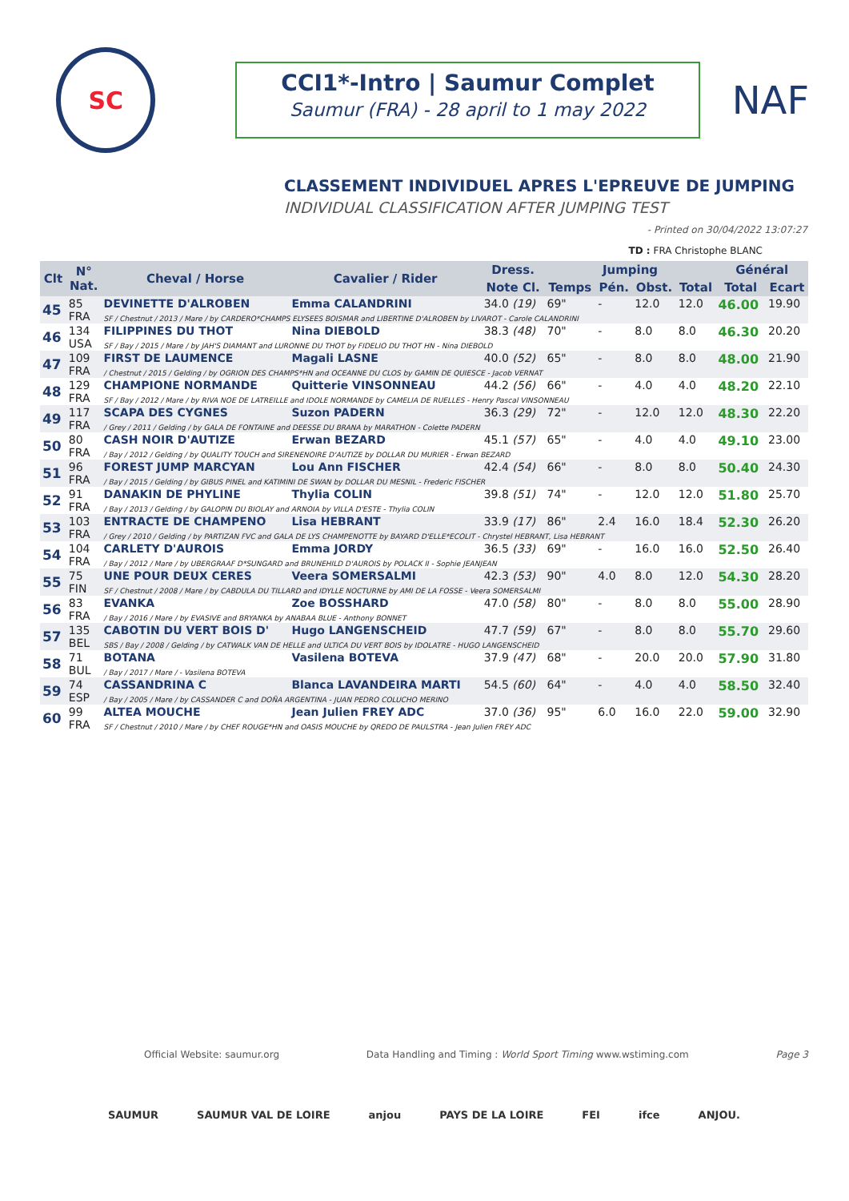SC
CCI1*-Intro | Saumur Complet
Saumur (FRA) - 28 april to 1 may 2022
NAF
CLASSEMENT INDIVIDUEL APRES L'EPREUVE DE JUMPING
INDIVIDUAL CLASSIFICATION AFTER JUMPING TEST
- Printed on 30/04/2022 13:07:27
TD : FRA Christophe BLANC
| Clt | N° Nat. | Cheval / Horse | Cavalier / Rider | Dress. | Jumping | | | | Général | |
| --- | --- | --- | --- | --- | --- | --- | --- | --- | --- | --- |
| | | | | Note Cl. | Temps | Pén. | Obst. | Total | Total | Ecart |
| 45 | 85 FRA | DEVINETTE D'ALROBEN | Emma CALANDRINI | 34.0 (19) | 69" | - | 12.0 | 12.0 | 46.00 | 19.90 |
| | | SF / Chestnut / 2013 / Mare / by CARDERO*CHAMPS ELYSEES BOISMAR and LIBERTINE D'ALROBEN by LIVAROT - Carole CALANDRINI | | | | | | | | |
| 46 | 134 USA | FILIPPINES DU THOT | Nina DIEBOLD | 38.3 (48) | 70" | - | 8.0 | 8.0 | 46.30 | 20.20 |
| | | SF / Bay / 2015 / Mare / by JAH'S DIAMANT and LURONNE DU THOT by FIDELIO DU THOT HN - Nina DIEBOLD | | | | | | | | |
| 47 | 109 FRA | FIRST DE LAUMENCE | Magali LASNE | 40.0 (52) | 65" | - | 8.0 | 8.0 | 48.00 | 21.90 |
| | | / Chestnut / 2015 / Gelding / by OGRION DES CHAMPS*HN and OCEANNE DU CLOS by GAMIN DE QUIESCE - Jacob VERNAT | | | | | | | | |
| 48 | 129 FRA | CHAMPIONE NORMANDE | Quitterie VINSONNEAU | 44.2 (56) | 66" | - | 4.0 | 4.0 | 48.20 | 22.10 |
| | | SF / Bay / 2012 / Mare / by RIVA NOE DE LATREILLE and IDOLE NORMANDE by CAMELIA DE RUELLES - Henry Pascal VINSONNEAU | | | | | | | | |
| 49 | 117 FRA | SCAPA DES CYGNES | Suzon PADERN | 36.3 (29) | 72" | - | 12.0 | 12.0 | 48.30 | 22.20 |
| | | / Grey / 2011 / Gelding / by GALA DE FONTAINE and DEESSE DU BRANA by MARATHON - Colette PADERN | | | | | | | | |
| 50 | 80 FRA | CASH NOIR D'AUTIZE | Erwan BEZARD | 45.1 (57) | 65" | - | 4.0 | 4.0 | 49.10 | 23.00 |
| | | / Bay / 2012 / Gelding / by QUALITY TOUCH and SIRENENOIRE D'AUTIZE by DOLLAR DU MURIER - Erwan BEZARD | | | | | | | | |
| 51 | 96 FRA | FOREST JUMP MARCYAN | Lou Ann FISCHER | 42.4 (54) | 66" | - | 8.0 | 8.0 | 50.40 | 24.30 |
| | | / Bay / 2015 / Gelding / by GIBUS PINEL and KATIMINI DE SWAN by DOLLAR DU MESNIL - Frederic FISCHER | | | | | | | | |
| 52 | 91 FRA | DANAKIN DE PHYLINE | Thylia COLIN | 39.8 (51) | 74" | - | 12.0 | 12.0 | 51.80 | 25.70 |
| | | / Bay / 2013 / Gelding / by GALOPIN DU BIOLAY and ARNOIA by VILLA D'ESTE - Thylia COLIN | | | | | | | | |
| 53 | 103 FRA | ENTRACTE DE CHAMPENO | Lisa HEBRANT | 33.9 (17) | 86" | 2.4 | 16.0 | 18.4 | 52.30 | 26.20 |
| | | / Grey / 2010 / Gelding / by PARTIZAN FVC and GALA DE LYS CHAMPENOTTE by BAYARD D'ELLE*ECOLIT - Chrystel HEBRANT, Lisa HEBRANT | | | | | | | | |
| 54 | 104 FRA | CARLETY D'AUROIS | Emma JORDY | 36.5 (33) | 69" | - | 16.0 | 16.0 | 52.50 | 26.40 |
| | | / Bay / 2012 / Mare / by UBERGRAAF D*SUNGARD and BRUNEHILD D'AUROIS by POLACK II - Sophie JEANJEAN | | | | | | | | |
| 55 | 75 FIN | UNE POUR DEUX CERES | Veera SOMERSALMI | 42.3 (53) | 90" | 4.0 | 8.0 | 12.0 | 54.30 | 28.20 |
| | | SF / Chestnut / 2008 / Mare / by CABDULA DU TILLARD and IDYLLE NOCTURNE by AMI DE LA FOSSE - Veera SOMERSALMI | | | | | | | | |
| 56 | 83 FRA | EVANKA | Zoe BOSSHARD | 47.0 (58) | 80" | - | 8.0 | 8.0 | 55.00 | 28.90 |
| | | / Bay / 2016 / Mare / by EVASIVE and BRYANKA by ANABAA BLUE - Anthony BONNET | | | | | | | | |
| 57 | 135 BEL | CABOTIN DU VERT BOIS D' | Hugo LANGENSCHEID | 47.7 (59) | 67" | - | 8.0 | 8.0 | 55.70 | 29.60 |
| | | SBS / Bay / 2008 / Gelding / by CATWALK VAN DE HELLE and ULTICA DU VERT BOIS by IDOLATRE - HUGO LANGENSCHEID | | | | | | | | |
| 58 | 71 BUL | BOTANA | Vasilena BOTEVA | 37.9 (47) | 68" | - | 20.0 | 20.0 | 57.90 | 31.80 |
| | | / Bay / 2017 / Mare / - Vasilena BOTEVA | | | | | | | | |
| 59 | 74 ESP | CASSANDRINA C | Blanca LAVANDEIRA MARTI | 54.5 (60) | 64" | - | 4.0 | 4.0 | 58.50 | 32.40 |
| | | / Bay / 2005 / Mare / by CASSANDER C and DOÑA ARGENTINA - JUAN PEDRO COLUCHO MERINO | | | | | | | | |
| 60 | 99 FRA | ALTEA MOUCHE | Jean Julien FREY ADC | 37.0 (36) | 95" | 6.0 | 16.0 | 22.0 | 59.00 | 32.90 |
| | | SF / Chestnut / 2010 / Mare / by CHEF ROUGE*HN and OASIS MOUCHE by QREDO DE PAULSTRA - Jean Julien FREY ADC | | | | | | | | |
Official Website: saumur.org Data Handling and Timing : World Sport Timing www.wstiming.com Page 3
SAUMUR SAUMUR VAL DE LOIRE anjou PAYS DE LA LOIRE FEI ifce ANJOU.